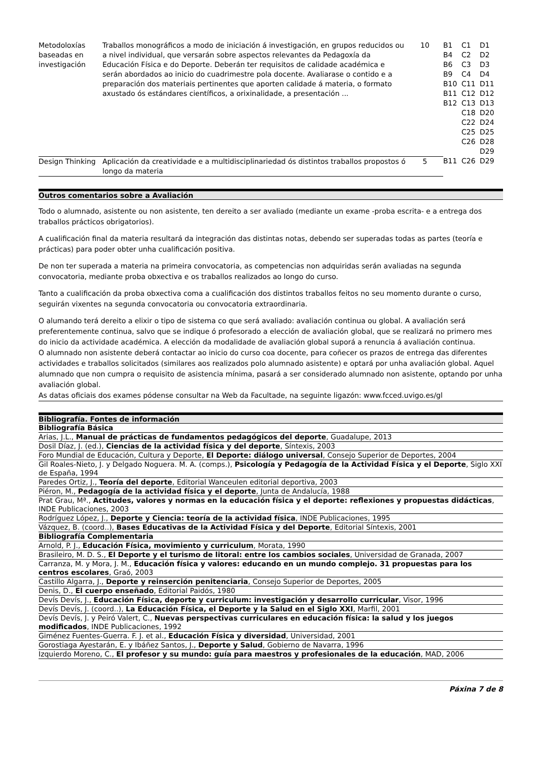| Metodoloxías baseadas en investigación | Traballos monográficos a modo de iniciación á investigación, en grupos reducidos ou a nivel individual, que versarán sobre aspectos relevantes da Pedagoxía da Educación Física e do Deporte. Deberán ter requisitos de calidade académica e serán abordados ao inicio do cuadrimestre pola docente. Avaliarase o contido e a preparación dos materiais pertinentes que aporten calidade á materia, o formato axustado ós estándares científicos, a orixinalidade, a presentación ... | 10 | B1 B4 B6 B9 B10 B11 B12 | C1 C2 C3 C4 C11 C12 C13 C18 C22 C25 C26 | D1 D2 D3 D4 D11 D12 D13 D20 D24 D25 D28 D29 |
| Design Thinking | Aplicación da creatividade e a multidisciplinariedad ós distintos traballos propostos ó longo da materia | 5 | B11 | C26 | D29 |
Outros comentarios sobre a Avaliación
Todo o alumnado, asistente ou non asistente, ten dereito a ser avaliado (mediante un exame -proba escrita- e a entrega dos traballos prácticos obrigatorios).
A cualificación final da materia resultará da integración das distintas notas, debendo ser superadas todas as partes (teoría e prácticas) para poder obter unha cualificación positiva.
De non ter superada a materia na primeira convocatoria, as competencias non adquiridas serán avaliadas na segunda convocatoria, mediante proba obxectiva e os traballos realizados ao longo do curso.
Tanto a cualificación da proba obxectiva coma a cualificación dos distintos traballos feitos no seu momento durante o curso, seguirán vixentes na segunda convocatoria ou convocatoria extraordinaria.
O alumando terá dereito a elixir o tipo de sistema co que será avaliado: avaliación continua ou global. A avaliación será preferentemente continua, salvo que se indique ó profesorado a elección de avaliación global, que se realizará no primero mes do inicio da actividade académica. A elección da modalidade de avaliación global suporá a renuncia á avaliación continua.
O alumnado non asistente deberá contactar ao inicio do curso coa docente, para coñecer os prazos de entrega das diferentes actividades e traballos solicitados (similares aos realizados polo alumnado asistente) e optará por unha avaliación global. Aquel alumnado que non cumpra o requisito de asistencia mínima, pasará a ser considerado alumnado non asistente, optando por unha avaliación global.
As datas oficiais dos exames pódense consultar na Web da Facultade, na seguinte ligazón: www.fcced.uvigo.es/gl
Bibliografía. Fontes de información
| Bibliografía Básica |
| Arias, J.L., Manual de prácticas de fundamentos pedagógicos del deporte , Guadalupe, 2013 |
| Dosil Díaz, J. (ed.), Ciencias de la actividad física y del deporte , Síntexis, 2003 |
| Foro Mundial de Educación, Cultura y Deporte, El Deporte: diálogo universal , Consejo Superior de Deportes, 2004 |
| Gil Roales-Nieto, J. y Delgado Noguera. M. A. (comps.), Psicología y Pedagogía de la Actividad Física y el Deporte , Siglo XXI de España, 1994 |
| Paredes Ortiz, J., Teoría del deporte , Editorial Wanceulen editorial deportiva, 2003 |
| Piéron, M., Pedagogía de la actividad física y el deporte , Junta de Andalucía, 1988 |
| Prat Grau, Mª., Actitudes, valores y normas en la educación física y el deporte: reflexiones y propuestas didácticas , INDE Publicaciones, 2003 |
| Rodríguez López, J., Deporte y Ciencia: teoría de la actividad física , INDE Publicaciones, 1995 |
| Vázquez, B. (coord..), Bases Educativas de la Actividad Física y del Deporte , Editorial Síntexis, 2001 |
| Bibliografía Complementaria |
| Arnold, P. J., Educación Física, movimiento y curriculum , Morata, 1990 |
| Brasileiro, M. D. S., El Deporte y el turismo de litoral: entre los cambios sociales , Universidad de Granada, 2007 |
| Carranza, M. y Mora, J. M., Educación física y valores: educando en un mundo complejo. 31 propuestas para los centros escolares , Graó, 2003 |
| Castillo Algarra, J., Deporte y reinserción penitenciaria , Consejo Superior de Deportes, 2005 |
| Denis, D., El cuerpo enseñado , Editorial Paidós, 1980 |
| Devís Devís, J., Educación Física, deporte y curriculum: investigación y desarrollo curricular , Visor, 1996 |
| Devís Devís, J. (coord..), La Educación Física, el Deporte y la Salud en el Siglo XXI , Marfil, 2001 |
| Devís Devís, J. y Peiró Valert, C., Nuevas perspectivas curriculares en educación física: la salud y los juegos modificados , INDE Publicaciones, 1992 |
| Giménez Fuentes-Guerra. F. J. et al., Educación Física y diversidad , Universidad, 2001 |
| Gorostiaga Ayestarán, E. y Ibáñez Santos, J., Deporte y Salud , Gobierno de Navarra, 1996 |
| Izquierdo Moreno, C., El profesor y su mundo: guía para maestros y profesionales de la educación , MAD, 2006 |
Páxina 7 de 8